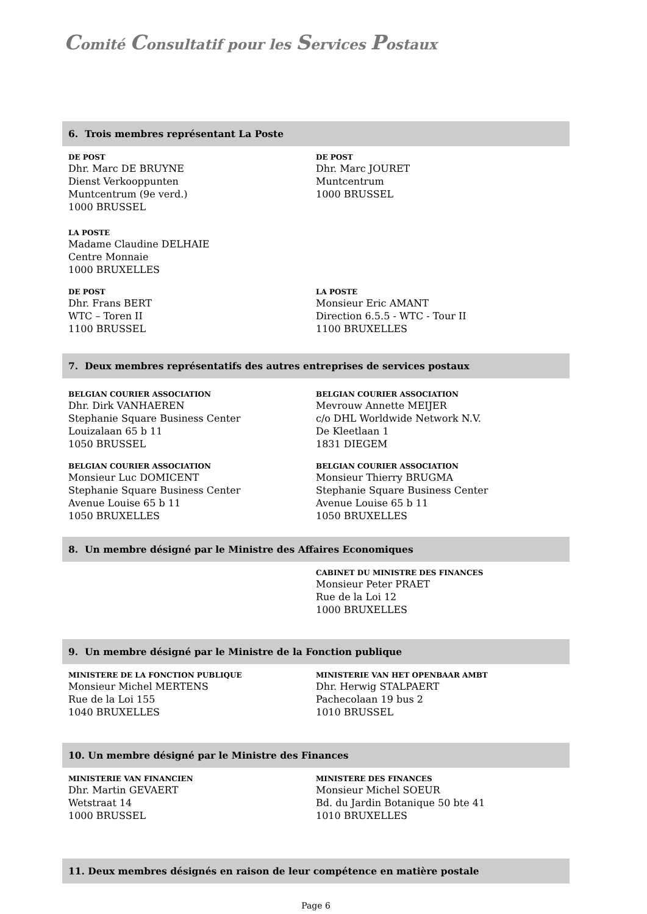Comité Consultatif pour les Services Postaux
6. Trois membres représentant La Poste
DE POST
Dhr. Marc DE BRUYNE
Dienst Verkooppunten
Muntcentrum (9e verd.)
1000 BRUSSEL
DE POST
Dhr. Marc JOURET
Muntcentrum
1000 BRUSSEL
LA POSTE
Madame Claudine DELHAIE
Centre Monnaie
1000 BRUXELLES
DE POST
Dhr. Frans BERT
WTC – Toren II
1100 BRUSSEL
LA POSTE
Monsieur Eric AMANT
Direction 6.5.5 - WTC - Tour II
1100 BRUXELLES
7. Deux membres représentatifs des autres entreprises de services postaux
BELGIAN COURIER ASSOCIATION
Dhr. Dirk VANHAEREN
Stephanie Square Business Center
Louizalaan 65 b 11
1050 BRUSSEL
BELGIAN COURIER ASSOCIATION
Mevrouw Annette MEIJER
c/o DHL Worldwide Network N.V.
De Kleetlaan 1
1831 DIEGEM
BELGIAN COURIER ASSOCIATION
Monsieur Luc DOMICENT
Stephanie Square Business Center
Avenue Louise 65 b 11
1050 BRUXELLES
BELGIAN COURIER ASSOCIATION
Monsieur Thierry BRUGMA
Stephanie Square Business Center
Avenue Louise 65 b 11
1050 BRUXELLES
8. Un membre désigné par le Ministre des Affaires Economiques
CABINET DU MINISTRE DES FINANCES
Monsieur Peter PRAET
Rue de la Loi 12
1000 BRUXELLES
9. Un membre désigné par le Ministre de la Fonction publique
MINISTERE DE LA FONCTION PUBLIQUE
Monsieur Michel MERTENS
Rue de la Loi 155
1040 BRUXELLES
MINISTERIE VAN HET OPENBAAR AMBT
Dhr. Herwig STALPAERT
Pachecolaan 19 bus 2
1010 BRUSSEL
10. Un membre désigné par le Ministre des Finances
MINISTERIE VAN FINANCIEN
Dhr. Martin GEVAERT
Wetstraat 14
1000 BRUSSEL
MINISTERE DES FINANCES
Monsieur Michel SOEUR
Bd. du Jardin Botanique 50 bte 41
1010 BRUXELLES
11. Deux membres désignés en raison de leur compétence en matière postale
Page 6